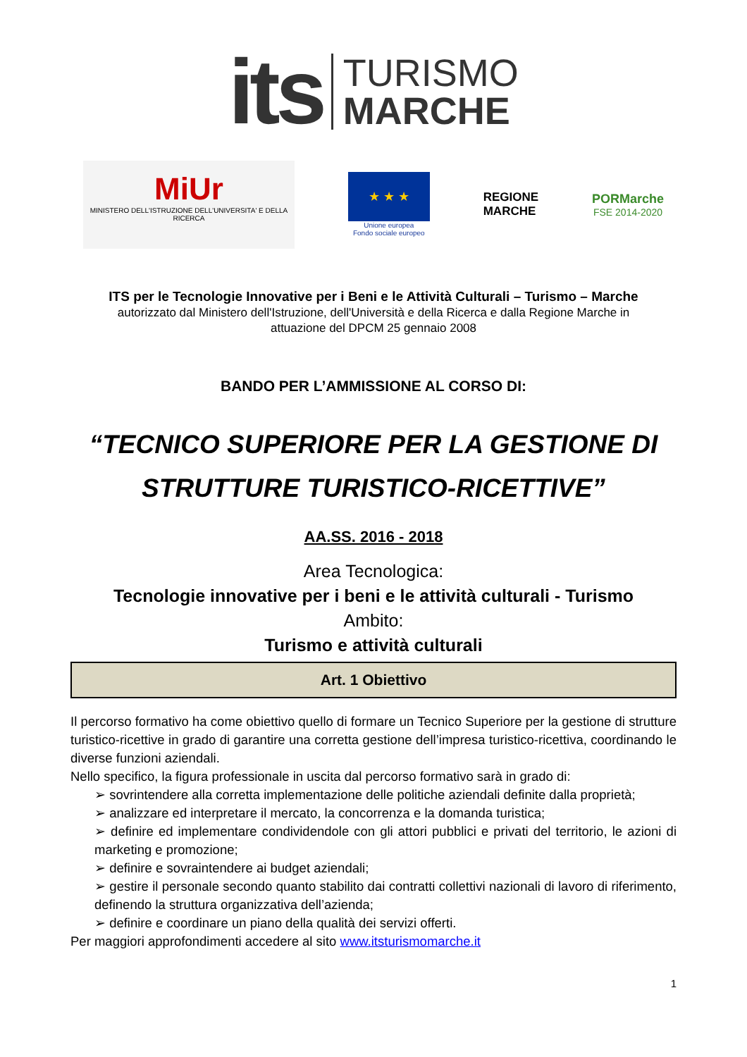its
TURISMO
MARCHE
MiUr
MINISTERO DELL'ISTRUZIONE DELL'UNIVERSITA' E DELLA RICERCA
★ ★ ★
Unione europea
Fondo sociale europeo
REGIONE
MARCHE
PORMarche
FSE 2014-2020
ITS per le Tecnologie Innovative per i Beni e le Attività Culturali – Turismo – Marche
autorizzato dal Ministero dell'Istruzione, dell'Università e della Ricerca e dalla Regione Marche in
attuazione del DPCM 25 gennaio 2008
BANDO PER L’AMMISSIONE AL CORSO DI:
“TECNICO SUPERIORE PER LA GESTIONE DI
STRUTTURE TURISTICO-RICETTIVE”
AA.SS. 2016 - 2018
Area Tecnologica:
Tecnologie innovative per i beni e le attività culturali - Turismo
Ambito:
Turismo e attività culturali
Art. 1 Obiettivo
Il percorso formativo ha come obiettivo quello di formare un Tecnico Superiore per la gestione di strutture turistico-ricettive in grado di garantire una corretta gestione dell’impresa turistico-ricettiva, coordinando le diverse funzioni aziendali.
Nello specifico, la figura professionale in uscita dal percorso formativo sarà in grado di:
➢ sovrintendere alla corretta implementazione delle politiche aziendali definite dalla proprietà;
➢ analizzare ed interpretare il mercato, la concorrenza e la domanda turistica;
➢ definire ed implementare condividendole con gli attori pubblici e privati del territorio, le azioni di marketing e promozione;
➢ definire e sovraintendere ai budget aziendali;
➢ gestire il personale secondo quanto stabilito dai contratti collettivi nazionali di lavoro di riferimento, definendo la struttura organizzativa dell’azienda;
➢ definire e coordinare un piano della qualità dei servizi offerti.
Per maggiori approfondimenti accedere al sito www.itsturismomarche.it
1